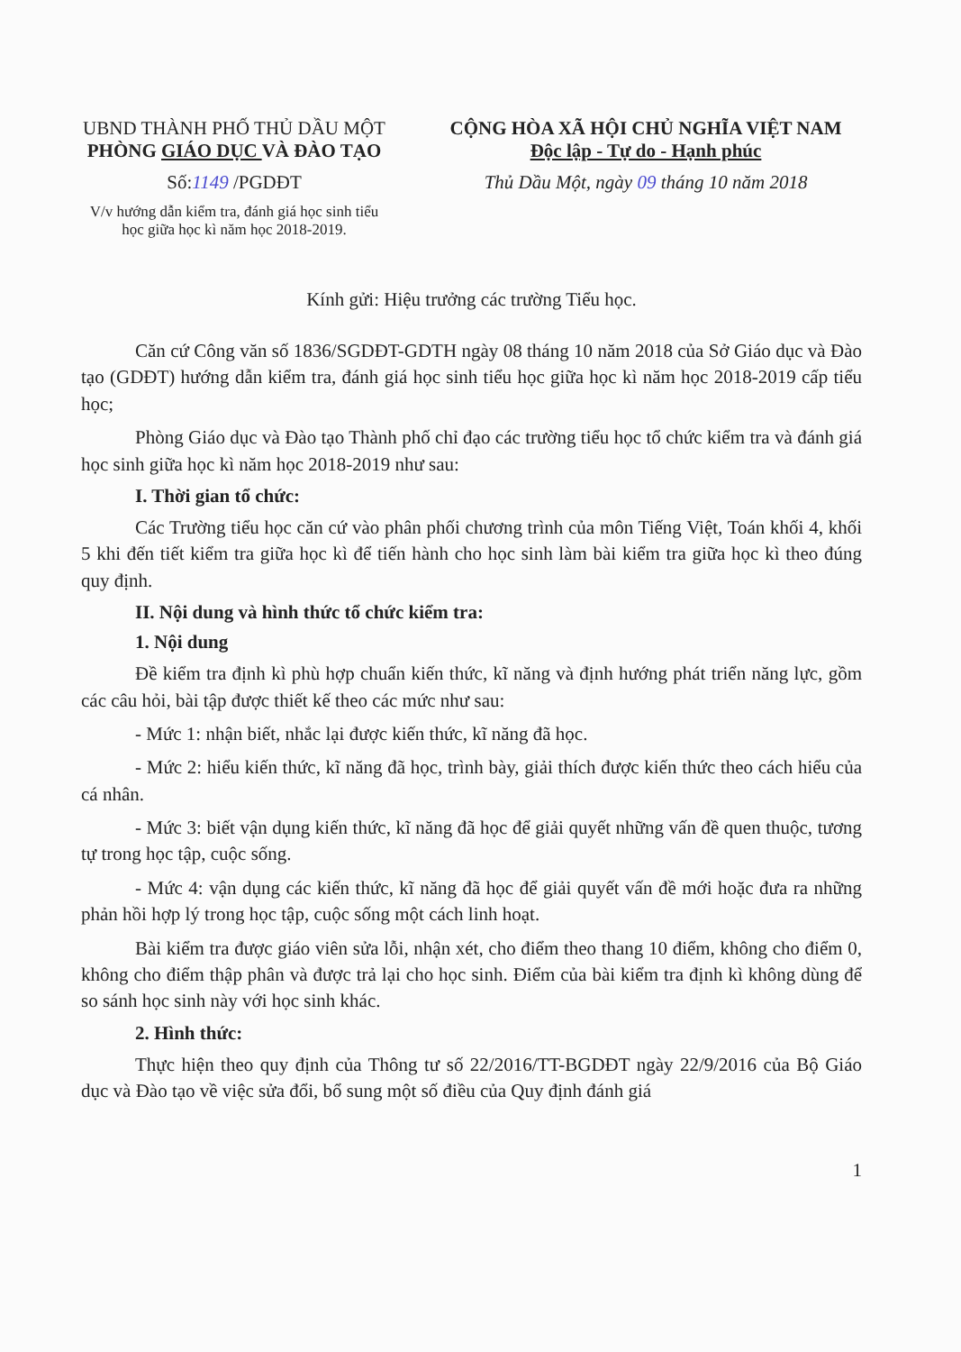UBND THÀNH PHỐ THỦ DẦU MỘT
PHÒNG GIÁO DỤC VÀ ĐÀO TẠO
Số:1149 /PGDĐT
V/v hướng dẫn kiểm tra, đánh giá học sinh tiểu học giữa học kì năm học 2018-2019.
CỘNG HÒA XÃ HỘI CHỦ NGHĨA VIỆT NAM
Độc lập - Tự do - Hạnh phúc
Thủ Dầu Một, ngày 09 tháng 10 năm 2018
Kính gửi: Hiệu trưởng các trường Tiểu học.
Căn cứ Công văn số 1836/SGDĐT-GDTH ngày 08 tháng 10 năm 2018 của Sở Giáo dục và Đào tạo (GDĐT) hướng dẫn kiểm tra, đánh giá học sinh tiểu học giữa học kì năm học 2018-2019 cấp tiểu học;
Phòng Giáo dục và Đào tạo Thành phố chỉ đạo các trường tiểu học tổ chức kiểm tra và đánh giá học sinh giữa học kì năm học 2018-2019 như sau:
I. Thời gian tổ chức:
Các Trường tiểu học căn cứ vào phân phối chương trình của môn Tiếng Việt, Toán khối 4, khối 5 khi đến tiết kiểm tra giữa học kì để tiến hành cho học sinh làm bài kiểm tra giữa học kì theo đúng quy định.
II. Nội dung và hình thức tổ chức kiểm tra:
1. Nội dung
Đề kiểm tra định kì phù hợp chuẩn kiến thức, kĩ năng và định hướng phát triển năng lực, gồm các câu hỏi, bài tập được thiết kế theo các mức như sau:
- Mức 1: nhận biết, nhắc lại được kiến thức, kĩ năng đã học.
- Mức 2: hiểu kiến thức, kĩ năng đã học, trình bày, giải thích được kiến thức theo cách hiểu của cá nhân.
- Mức 3: biết vận dụng kiến thức, kĩ năng đã học để giải quyết những vấn đề quen thuộc, tương tự trong học tập, cuộc sống.
- Mức 4: vận dụng các kiến thức, kĩ năng đã học để giải quyết vấn đề mới hoặc đưa ra những phản hồi hợp lý trong học tập, cuộc sống một cách linh hoạt.
Bài kiểm tra được giáo viên sửa lỗi, nhận xét, cho điểm theo thang 10 điểm, không cho điểm 0, không cho điểm thập phân và được trả lại cho học sinh. Điểm của bài kiểm tra định kì không dùng để so sánh học sinh này với học sinh khác.
2. Hình thức:
Thực hiện theo quy định của Thông tư số 22/2016/TT-BGDĐT ngày 22/9/2016 của Bộ Giáo dục và Đào tạo về việc sửa đổi, bổ sung một số điều của Quy định đánh giá
1